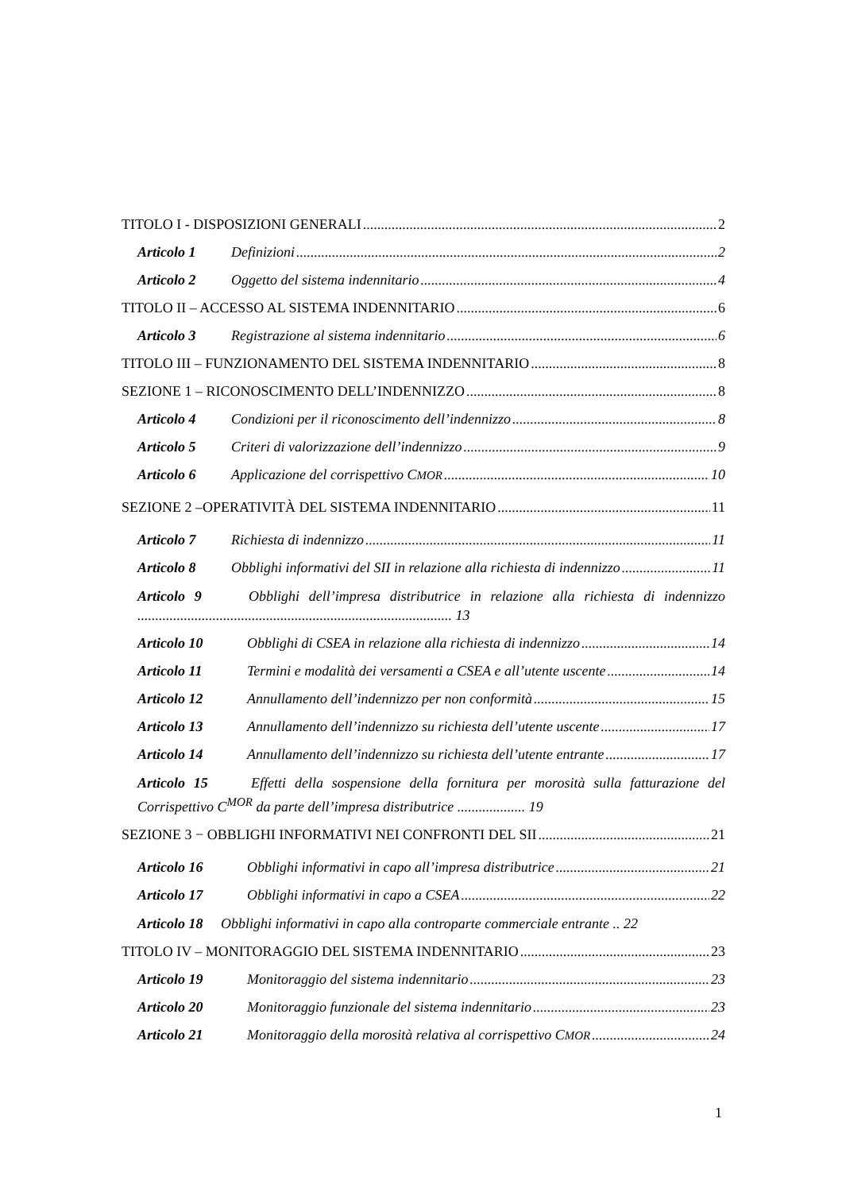TITOLO I - DISPOSIZIONI GENERALI 2
Articolo 1 Definizioni 2
Articolo 2 Oggetto del sistema indennitario 4
TITOLO II – ACCESSO AL SISTEMA INDENNITARIO 6
Articolo 3 Registrazione al sistema indennitario 6
TITOLO III – FUNZIONAMENTO DEL SISTEMA INDENNITARIO 8
SEZIONE 1 – RICONOSCIMENTO DELL’INDENNIZZO 8
Articolo 4 Condizioni per il riconoscimento dell’indennizzo 8
Articolo 5 Criteri di valorizzazione dell’indennizzo 9
Articolo 6 Applicazione del corrispettivo C<sup>MOR</sup> 10
SEZIONE 2 –OPERATIVITÀ DEL SISTEMA INDENNITARIO 11
Articolo 7 Richiesta di indennizzo 11
Articolo 8 Obblighi informativi del SII in relazione alla richiesta di indennizzo 11
Articolo 9 Obblighi dell’impresa distributrice in relazione alla richiesta di indennizzo ........................................................................................ 13
Articolo 10 Obblighi di CSEA in relazione alla richiesta di indennizzo 14
Articolo 11 Termini e modalità dei versamenti a CSEA e all’utente uscente 14
Articolo 12 Annullamento dell’indennizzo per non conformità 15
Articolo 13 Annullamento dell’indennizzo su richiesta dell’utente uscente 17
Articolo 14 Annullamento dell’indennizzo su richiesta dell’utente entrante 17
Articolo 15 Effetti della sospensione della fornitura per morosità sulla fatturazione del Corrispettivo C<sup>MOR</sup> da parte dell’impresa distributrice ................... 19
SEZIONE 3 − OBBLIGHI INFORMATIVI NEI CONFRONTI DEL SII 21
Articolo 16 Obblighi informativi in capo all’impresa distributrice 21
Articolo 17 Obblighi informativi in capo a CSEA 22
Articolo 18 Obblighi informativi in capo alla controparte commerciale entrante .. 22
TITOLO IV – MONITORAGGIO DEL SISTEMA INDENNITARIO 23
Articolo 19 Monitoraggio del sistema indennitario 23
Articolo 20 Monitoraggio funzionale del sistema indennitario 23
Articolo 21 Monitoraggio della morosità relativa al corrispettivo C<sup>MOR</sup> 24
1